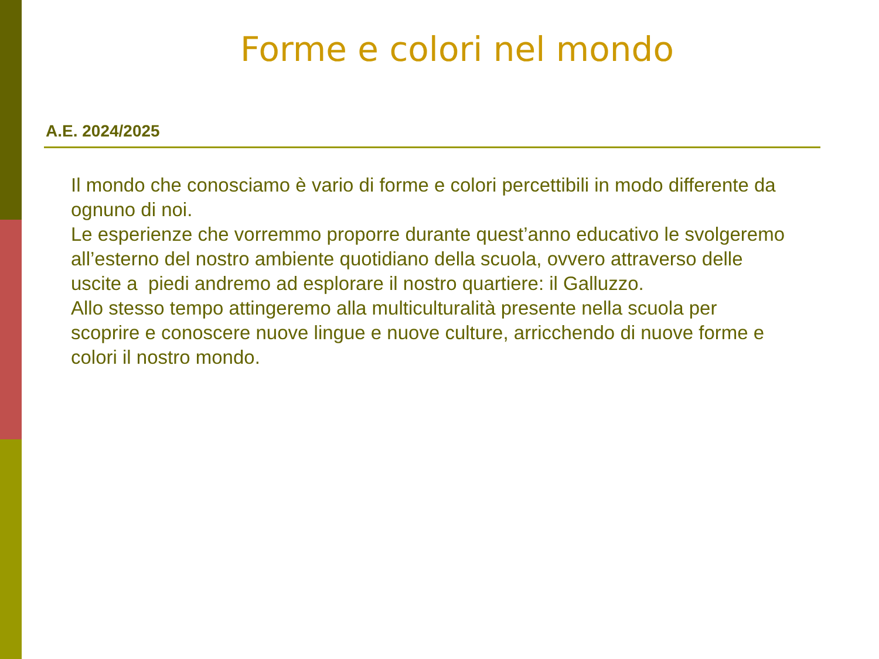Forme e colori nel mondo
A.E. 2024/2025
Il mondo che conosciamo è vario di forme e colori percettibili in modo differente da ognuno di noi.
Le esperienze che vorremmo proporre durante quest’anno educativo le svolgeremo all’esterno del nostro ambiente quotidiano della scuola, ovvero attraverso delle uscite a piedi andremo ad esplorare il nostro quartiere: il Galluzzo.
Allo stesso tempo attingeremo alla multiculturalità presente nella scuola per scoprire e conoscere nuove lingue e nuove culture, arricchendo di nuove forme e colori il nostro mondo.